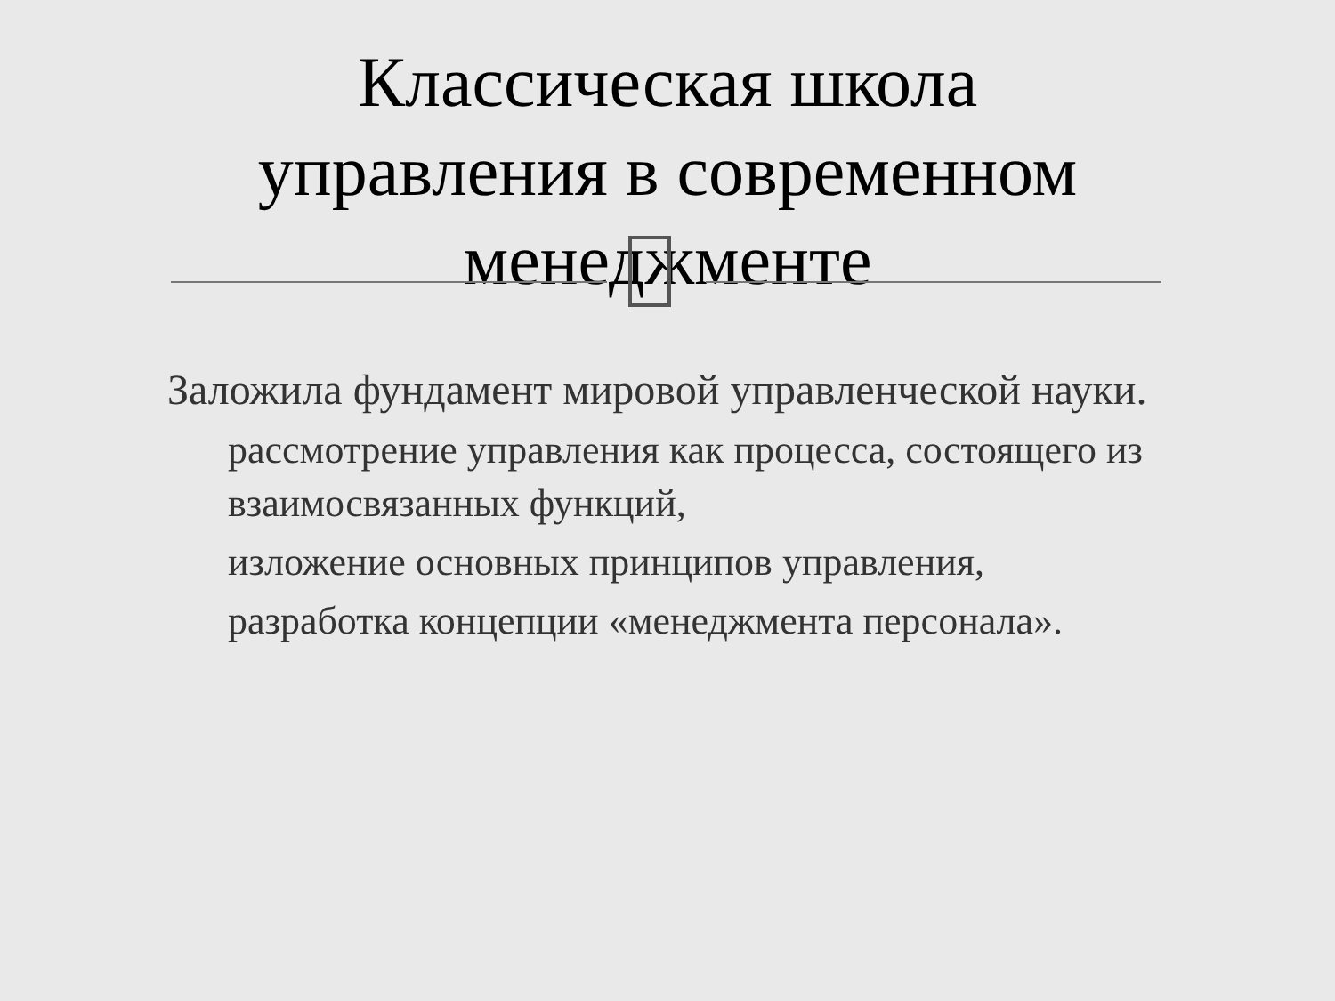Классическая школа
управления в современном
менеджменте
Заложила фундамент мировой управленческой науки.
рассмотрение управления как процесса, состоящего из взаимосвязанных функций,
изложение основных принципов управления,
разработка концепции «менеджмента персонала».